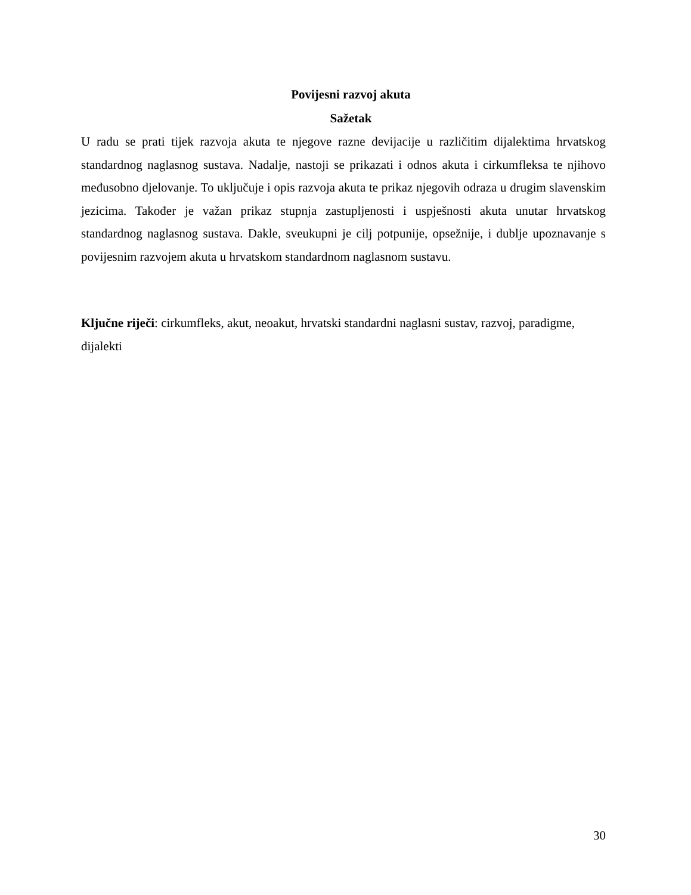Povijesni razvoj akuta
Sažetak
U radu se prati tijek razvoja akuta te njegove razne devijacije u različitim dijalektima hrvatskog standardnog naglasnog sustava. Nadalje, nastoji se prikazati i odnos akuta i cirkumfleksa te njihovo međusobno djelovanje. To uključuje i opis razvoja akuta te prikaz njegovih odraza u drugim slavenskim jezicima. Također je važan prikaz stupnja zastupljenosti i uspješnosti akuta unutar hrvatskog standardnog naglasnog sustava. Dakle, sveukupni je cilj potpunije, opsežnije, i dublje upoznavanje s povijesnim razvojem akuta u hrvatskom standardnom naglasnom sustavu.
Ključne riječi: cirkumfleks, akut, neoakut, hrvatski standardni naglasni sustav, razvoj, paradigme, dijalekti
30